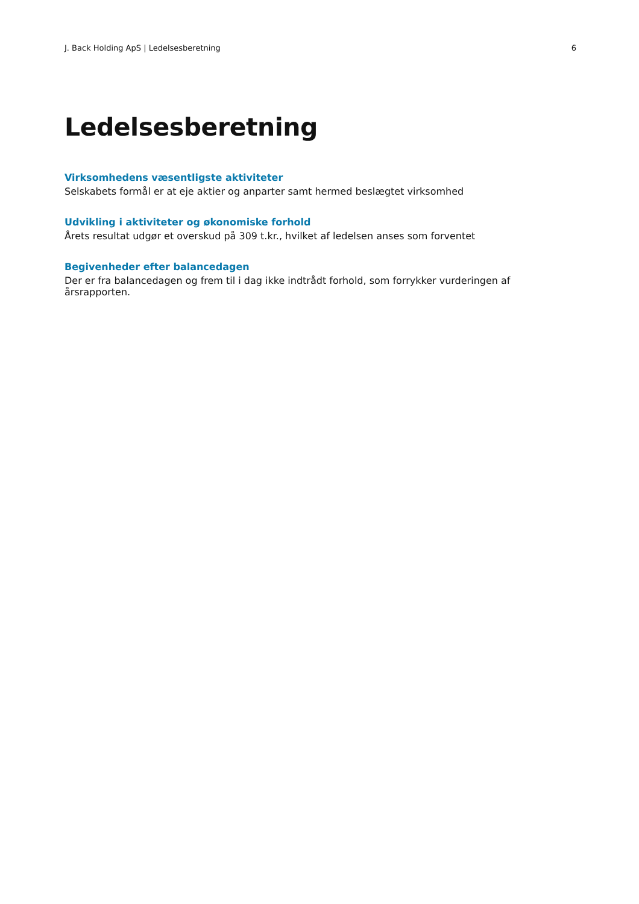J. Back Holding ApS | Ledelsesberetning 6
Ledelsesberetning
Virksomhedens væsentligste aktiviteter
Selskabets formål er at eje aktier og anparter samt hermed beslægtet virksomhed
Udvikling i aktiviteter og økonomiske forhold
Årets resultat udgør et overskud på 309 t.kr., hvilket af ledelsen anses som forventet
Begivenheder efter balancedagen
Der er fra balancedagen og frem til i dag ikke indtrådt forhold, som forrykker vurderingen af årsrapporten.